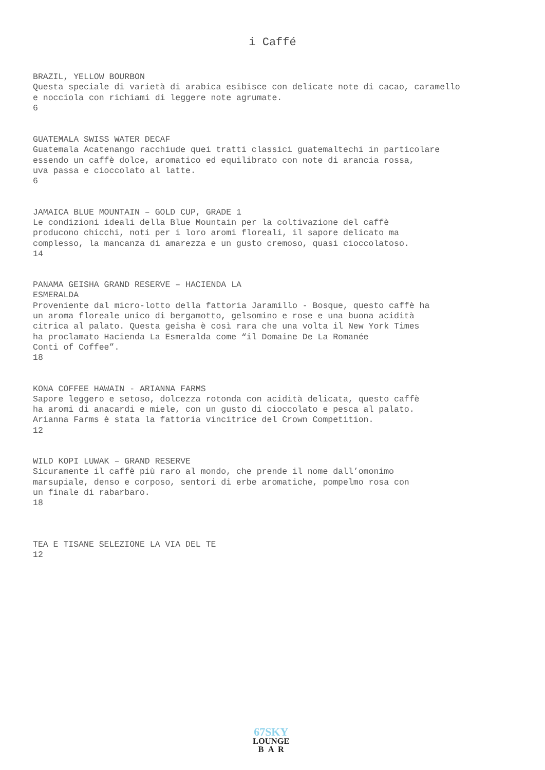i Caffé
BRAZIL, YELLOW BOURBON
Questa speciale di varietà di arabica esibisce con delicate note di cacao, caramello
e nocciola con richiami di leggere note agrumate.
6
GUATEMALA SWISS WATER DECAF
Guatemala Acatenango racchiude quei tratti classici guatemaltechi in particolare
essendo un caffè dolce, aromatico ed equilibrato con note di arancia rossa,
uva passa e cioccolato al latte.
6
JAMAICA BLUE MOUNTAIN – GOLD CUP, GRADE 1
Le condizioni ideali della Blue Mountain per la coltivazione del caffè
producono chicchi, noti per i loro aromi floreali, il sapore delicato ma
complesso, la mancanza di amarezza e un gusto cremoso, quasi cioccolatoso.
14
PANAMA GEISHA GRAND RESERVE – HACIENDA LA
ESMERALDA
Proveniente dal micro-lotto della fattoria Jaramillo - Bosque, questo caffè ha
un aroma floreale unico di bergamotto, gelsomino e rose e una buona acidità
citrica al palato. Questa geisha è così rara che una volta il New York Times
ha proclamato Hacienda La Esmeralda come “il Domaine De La Romanée
Conti of Coffee”.
18
KONA COFFEE HAWAIN - ARIANNA FARMS
Sapore leggero e setoso, dolcezza rotonda con acidità delicata, questo caffè
ha aromi di anacardi e miele, con un gusto di cioccolato e pesca al palato.
Arianna Farms è stata la fattoria vincitrice del Crown Competition.
12
WILD KOPI LUWAK – GRAND RESERVE
Sicuramente il caffè più raro al mondo, che prende il nome dall’omonimo
marsupiale, denso e corposo, sentori di erbe aromatiche, pompelmo rosa con
un finale di rabarbaro.
18
TEA E TISANE SELEZIONE LA VIA DEL TE
12
67SKY
LOUNGE
B A R